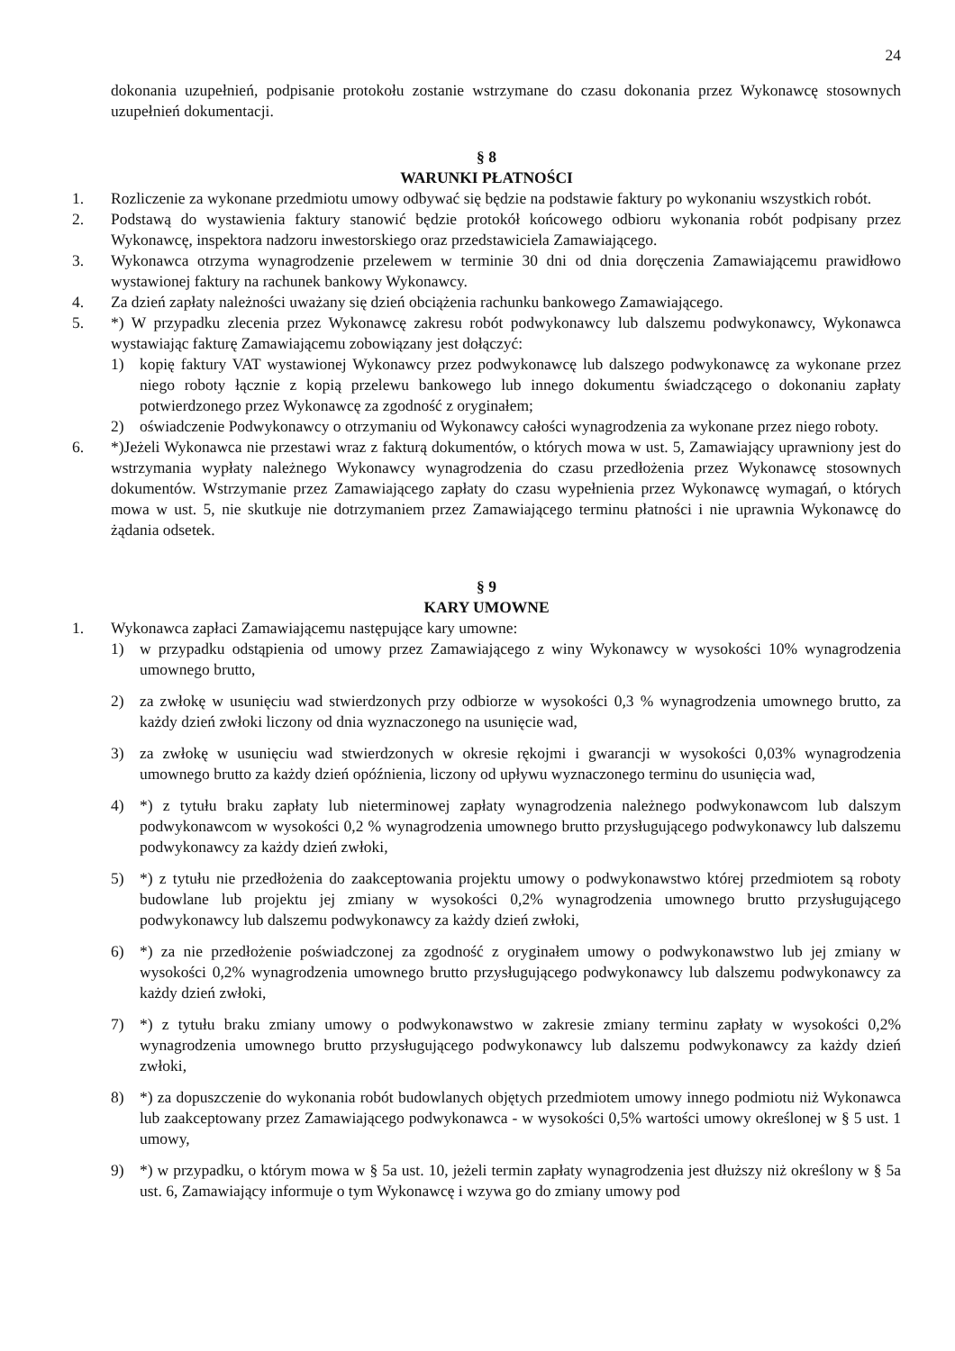24
dokonania uzupełnień, podpisanie protokołu zostanie wstrzymane do czasu dokonania przez Wykonawcę stosownych uzupełnień dokumentacji.
§ 8
WARUNKI PŁATNOŚCI
1. Rozliczenie za wykonane przedmiotu umowy odbywać się będzie na podstawie faktury po wykonaniu wszystkich robót.
2. Podstawą do wystawienia faktury stanowić będzie protokół końcowego odbioru wykonania robót podpisany przez Wykonawcę, inspektora nadzoru inwestorskiego oraz przedstawiciela Zamawiającego.
3. Wykonawca otrzyma wynagrodzenie przelewem w terminie 30 dni od dnia doręczenia Zamawiającemu prawidłowo wystawionej faktury na rachunek bankowy Wykonawcy.
4. Za dzień zapłaty należności uważany się dzień obciążenia rachunku bankowego Zamawiającego.
5. *) W przypadku zlecenia przez Wykonawcę zakresu robót podwykonawcy lub dalszemu podwykonawcy, Wykonawca wystawiając fakturę Zamawiającemu zobowiązany jest dołączyć:
1) kopię faktury VAT wystawionej Wykonawcy przez podwykonawcę lub dalszego podwykonawcę za wykonane przez niego roboty łącznie z kopią przelewu bankowego lub innego dokumentu świadczącego o dokonaniu zapłaty potwierdzonego przez Wykonawcę za zgodność z oryginałem;
2) oświadczenie Podwykonawcy o otrzymaniu od Wykonawcy całości wynagrodzenia za wykonane przez niego roboty.
6. *)Jeżeli Wykonawca nie przestawi wraz z fakturą dokumentów, o których mowa w ust. 5, Zamawiający uprawniony jest do wstrzymania wypłaty należnego Wykonawcy wynagrodzenia do czasu przedłożenia przez Wykonawcę stosownych dokumentów. Wstrzymanie przez Zamawiającego zapłaty do czasu wypełnienia przez Wykonawcę wymagań, o których mowa w ust. 5, nie skutkuje nie dotrzymaniem przez Zamawiającego terminu płatności i nie uprawnia Wykonawcę do żądania odsetek.
§ 9
KARY UMOWNE
1. Wykonawca zapłaci Zamawiającemu następujące kary umowne:
1) w przypadku odstąpienia od umowy przez Zamawiającego z winy Wykonawcy w wysokości 10% wynagrodzenia umownego brutto,
2) za zwłokę w usunięciu wad stwierdzonych przy odbiorze w wysokości 0,3 % wynagrodzenia umownego brutto, za każdy dzień zwłoki liczony od dnia wyznaczonego na usunięcie wad,
3) za zwłokę w usunięciu wad stwierdzonych w okresie rękojmi i gwarancji w wysokości 0,03% wynagrodzenia umownego brutto za każdy dzień opóźnienia, liczony od upływu wyznaczonego terminu do usunięcia wad,
4) *) z tytułu braku zapłaty lub nieterminowej zapłaty wynagrodzenia należnego podwykonawcom lub dalszym podwykonawcom w wysokości 0,2 % wynagrodzenia umownego brutto przysługującego podwykonawcy lub dalszemu podwykonawcy za każdy dzień zwłoki,
5) *) z tytułu nie przedłożenia do zaakceptowania projektu umowy o podwykonawstwo której przedmiotem są roboty budowlane lub projektu jej zmiany w wysokości 0,2% wynagrodzenia umownego brutto przysługującego podwykonawcy lub dalszemu podwykonawcy za każdy dzień zwłoki,
6) *) za nie przedłożenie poświadczonej za zgodność z oryginałem umowy o podwykonawstwo lub jej zmiany w wysokości 0,2% wynagrodzenia umownego brutto przysługującego podwykonawcy lub dalszemu podwykonawcy za każdy dzień zwłoki,
7) *) z tytułu braku zmiany umowy o podwykonawstwo w zakresie zmiany terminu zapłaty w wysokości 0,2% wynagrodzenia umownego brutto przysługującego podwykonawcy lub dalszemu podwykonawcy za każdy dzień zwłoki,
8) *) za dopuszczenie do wykonania robót budowlanych objętych przedmiotem umowy innego podmiotu niż Wykonawca lub zaakceptowany przez Zamawiającego podwykonawca - w wysokości 0,5% wartości umowy określonej w § 5 ust. 1 umowy,
9) *) w przypadku, o którym mowa w § 5a ust. 10, jeżeli termin zapłaty wynagrodzenia jest dłuższy niż określony w § 5a ust. 6, Zamawiający informuje o tym Wykonawcę i wzywa go do zmiany umowy pod